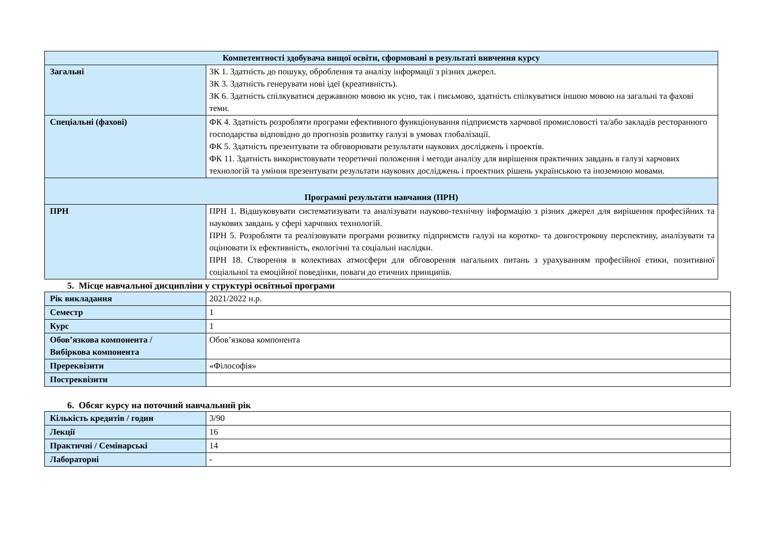| Компетентності здобувача вищої освіти, сформовані в результаті вивчення курсу | |
| --- | --- |
| Загальні | ЗК 1. Здатність до пошуку, оброблення та аналізу інформації з різних джерел. ЗК 3. Здатність генерувати нові ідеї (креативність). ЗК 6. Здатність спілкуватися державною мовою як усно, так і письмово, здатність спілкуватися іншою мовою на загальні та фахові теми. |
| Спеціальні (фахові) | ФК 4. Здатність розробляти програми ефективного функціонування підприємств харчової промисловості та/або закладів ресторанного господарства відповідно до прогнозів розвитку галузі в умовах глобалізації. ФК 5. Здатність презентувати та обговорювати результати наукових досліджень і проектів. ФК 11. Здатність використовувати теоретичні положення і методи аналізу для вирішення практичних завдань в галузі харчових технологій та уміння презентувати результати наукових досліджень і проектних рішень українською та іноземною мовами. |
| Програмні результати навчання (ПРН) | |
| ПРН | ПРН 1. Відшуковувати систематизувати та аналізувати науково-технічну інформацію з різних джерел для вирішення професійних та наукових завдань у сфері харчових технологій. ПРН 5. Розробляти та реалізовувати програми розвитку підприємств галузі на коротко- та довгострокову перспективу, аналізувати та оцінювати їх ефективність, екологічні та соціальні наслідки. ПРН 18. Створення в колективах атмосфери для обговорення нагальних питань з урахуванням професійної етики, позитивної соціальної та емоційної поведінки, поваги до етичних принципів. |
5. Місце навчальної дисципліни у структурі освітньої програми
| Рік викладання | 2021/2022 н.р. |
| Семестр | 1 |
| Курс | 1 |
| Обов’язкова компонента / Вибіркова компонента | Обов’язкова компонента |
| Пререквізити | «Філософія» |
| Постреквізити | |
6. Обсяг курсу на поточний навчальний рік
| Кількість кредитів / годин | 3/90 |
| Лекції | 16 |
| Практичні / Семінарські | 14 |
| Лабораторні | - |